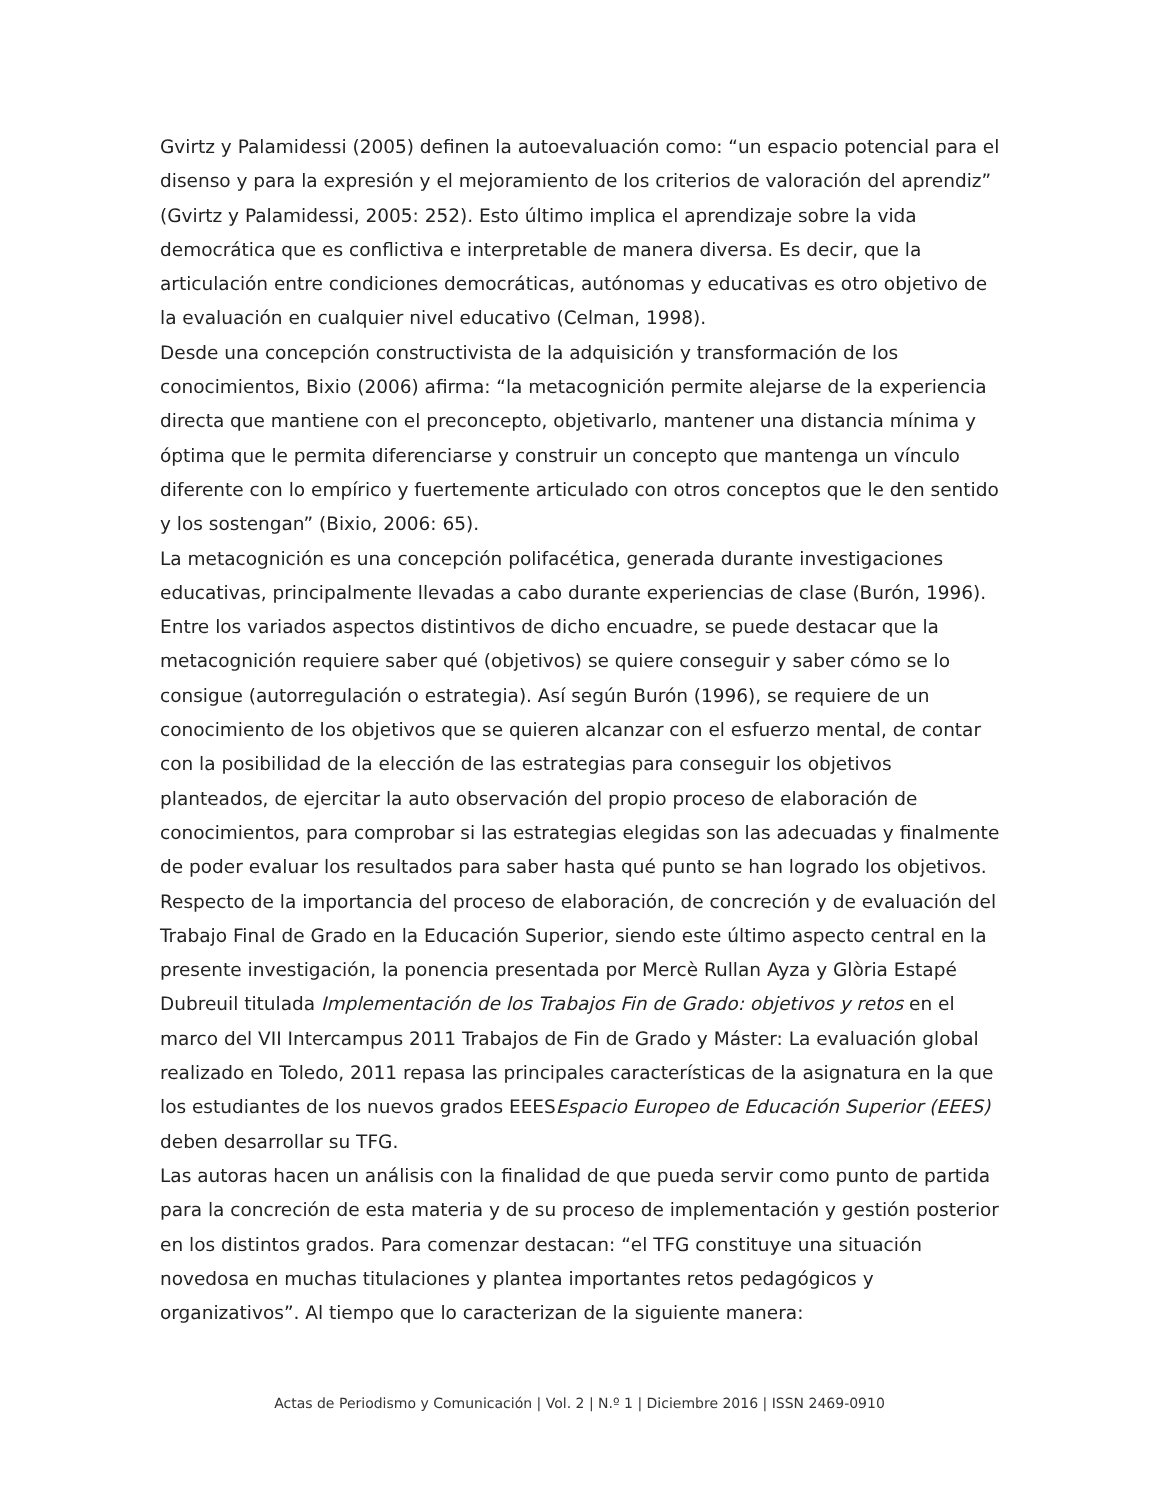Gvirtz y Palamidessi (2005) definen la autoevaluación como: “un espacio potencial para el disenso y para la expresión y el mejoramiento de los criterios de valoración del aprendiz” (Gvirtz y Palamidessi, 2005: 252). Esto último implica el aprendizaje sobre la vida democrática que es conflictiva e interpretable de manera diversa. Es decir, que la articulación entre condiciones democráticas, autónomas y educativas es otro objetivo de la evaluación en cualquier nivel educativo (Celman, 1998).
Desde una concepción constructivista de la adquisición y transformación de los conocimientos, Bixio (2006) afirma: “la metacognición permite alejarse de la experiencia directa que mantiene con el preconcepto, objetivarlo, mantener una distancia mínima y óptima que le permita diferenciarse y construir un concepto que mantenga un vínculo diferente con lo empírico y fuertemente articulado con otros conceptos que le den sentido y los sostengan” (Bixio, 2006: 65).
La metacognición es una concepción polifacética, generada durante investigaciones educativas, principalmente llevadas a cabo durante experiencias de clase (Burón, 1996). Entre los variados aspectos distintivos de dicho encuadre, se puede destacar que la metacognición requiere saber qué (objetivos) se quiere conseguir y saber cómo se lo consigue (autorregulación o estrategia). Así según Burón (1996), se requiere de un conocimiento de los objetivos que se quieren alcanzar con el esfuerzo mental, de contar con la posibilidad de la elección de las estrategias para conseguir los objetivos planteados, de ejercitar la auto observación del propio proceso de elaboración de conocimientos, para comprobar si las estrategias elegidas son las adecuadas y finalmente de poder evaluar los resultados para saber hasta qué punto se han logrado los objetivos.
Respecto de la importancia del proceso de elaboración, de concreción y de evaluación del Trabajo Final de Grado en la Educación Superior, siendo este último aspecto central en la presente investigación, la ponencia presentada por Mercè Rullan Ayza y Glòria Estapé Dubreuil titulada Implementación de los Trabajos Fin de Grado: objetivos y retos en el marco del VII Intercampus 2011 Trabajos de Fin de Grado y Máster: La evaluación global realizado en Toledo, 2011 repasa las principales características de la asignatura en la que los estudiantes de los nuevos grados EEESEspacio Europeo de Educación Superior (EEES) deben desarrollar su TFG.
Las autoras hacen un análisis con la finalidad de que pueda servir como punto de partida para la concreción de esta materia y de su proceso de implementación y gestión posterior en los distintos grados. Para comenzar destacan: “el TFG constituye una situación novedosa en muchas titulaciones y plantea importantes retos pedagógicos y organizativos”. Al tiempo que lo caracterizan de la siguiente manera:
Actas de Periodismo y Comunicación | Vol. 2 | N.º 1 | Diciembre 2016 | ISSN 2469-0910